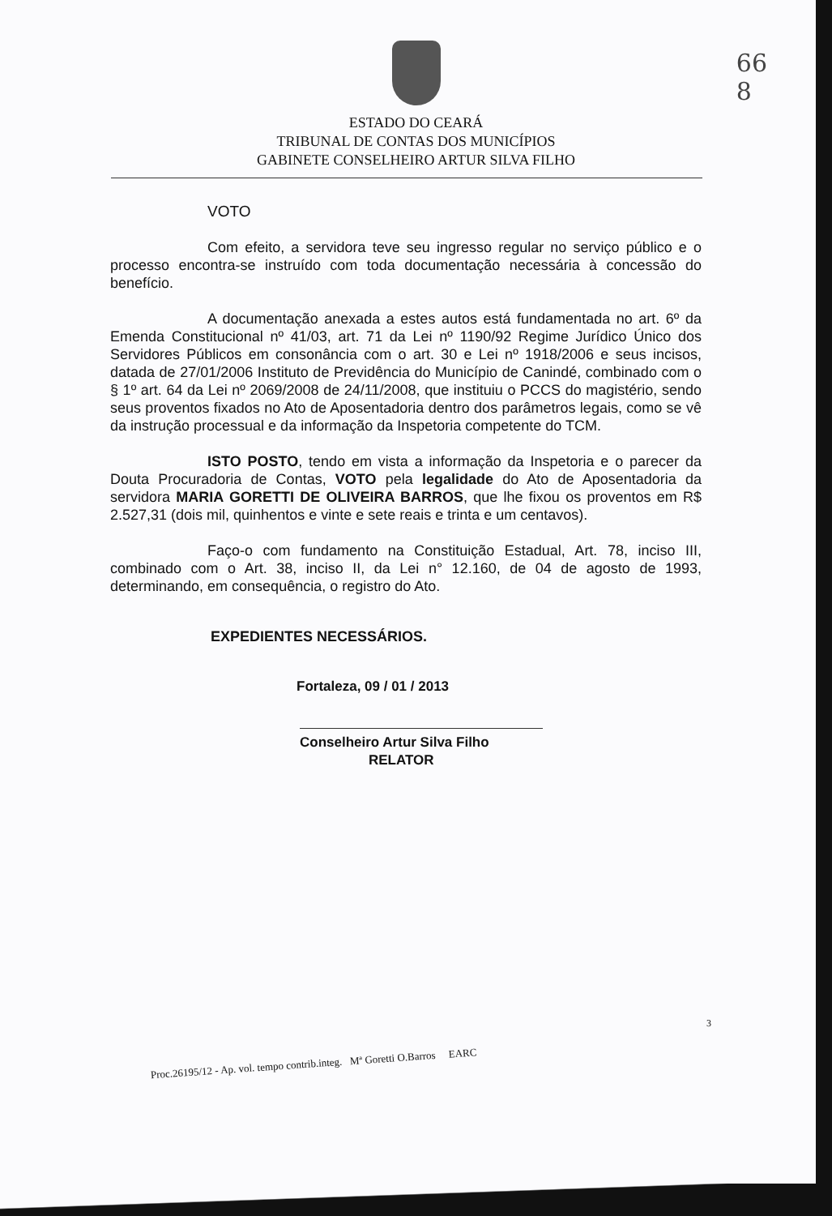66
8
ESTADO DO CEARÁ
TRIBUNAL DE CONTAS DOS MUNICÍPIOS
GABINETE CONSELHEIRO ARTUR SILVA FILHO
VOTO
Com efeito, a servidora teve seu ingresso regular no serviço público e o processo encontra-se instruído com toda documentação necessária à concessão do benefício.
A documentação anexada a estes autos está fundamentada no art. 6º da Emenda Constitucional nº 41/03, art. 71 da Lei nº 1190/92 Regime Jurídico Único dos Servidores Públicos em consonância com o art. 30 e Lei nº 1918/2006 e seus incisos, datada de 27/01/2006 Instituto de Previdência do Município de Canindé, combinado com o § 1º art. 64 da Lei nº 2069/2008 de 24/11/2008, que instituiu o PCCS do magistério, sendo seus proventos fixados no Ato de Aposentadoria dentro dos parâmetros legais, como se vê da instrução processual e da informação da Inspetoria competente do TCM.
ISTO POSTO, tendo em vista a informação da Inspetoria e o parecer da Douta Procuradoria de Contas, VOTO pela legalidade do Ato de Aposentadoria da servidora MARIA GORETTI DE OLIVEIRA BARROS, que lhe fixou os proventos em R$ 2.527,31 (dois mil, quinhentos e vinte e sete reais e trinta e um centavos).
Faço-o com fundamento na Constituição Estadual, Art. 78, inciso III, combinado com o Art. 38, inciso II, da Lei n° 12.160, de 04 de agosto de 1993, determinando, em consequência, o registro do Ato.
EXPEDIENTES NECESSÁRIOS.
Fortaleza, 09 / 01 / 2013
Conselheiro Artur Silva Filho
RELATOR
Proc.26195/12 - Ap. vol. tempo contrib.integ. Mª Goretti O.Barros EARC
3